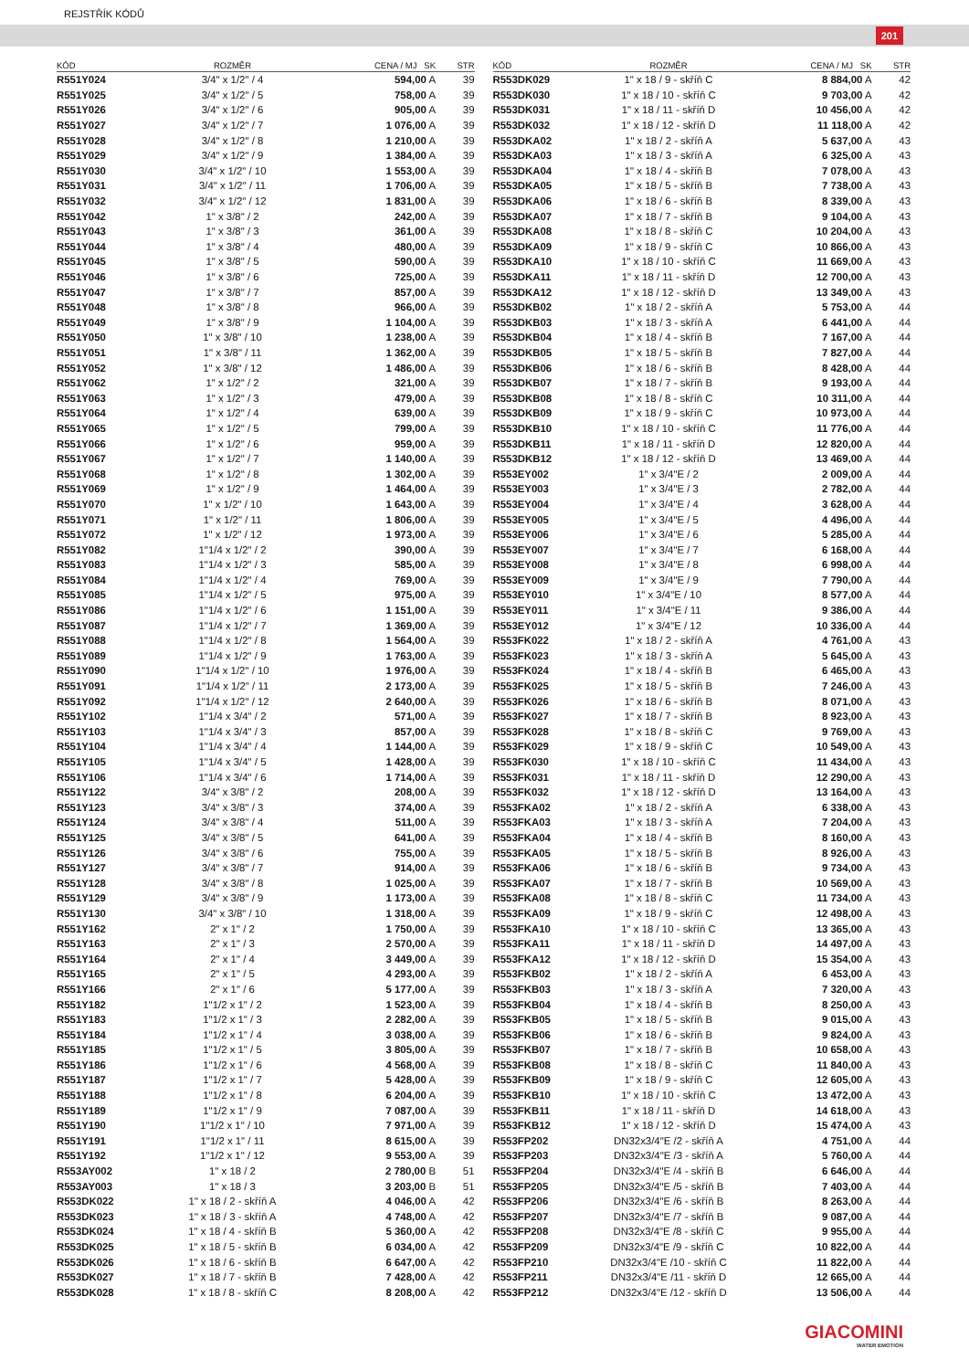REJSTŘÍK KÓDŮ
201
| KÓD | ROZMĚR | CENA / MJ SK | STR |
| --- | --- | --- | --- |
| R551Y024 | 3/4" x 1/2" / 4 | 594,00 A | 39 |
| R551Y025 | 3/4" x 1/2" / 5 | 758,00 A | 39 |
| R551Y026 | 3/4" x 1/2" / 6 | 905,00 A | 39 |
| R551Y027 | 3/4" x 1/2" / 7 | 1 076,00 A | 39 |
| R551Y028 | 3/4" x 1/2" / 8 | 1 210,00 A | 39 |
| R551Y029 | 3/4" x 1/2" / 9 | 1 384,00 A | 39 |
| R551Y030 | 3/4" x 1/2" / 10 | 1 553,00 A | 39 |
| R551Y031 | 3/4" x 1/2" / 11 | 1 706,00 A | 39 |
| R551Y032 | 3/4" x 1/2" / 12 | 1 831,00 A | 39 |
| R551Y042 | 1" x 3/8" / 2 | 242,00 A | 39 |
| R551Y043 | 1" x 3/8" / 3 | 361,00 A | 39 |
| R551Y044 | 1" x 3/8" / 4 | 480,00 A | 39 |
| R551Y045 | 1" x 3/8" / 5 | 590,00 A | 39 |
| R551Y046 | 1" x 3/8" / 6 | 725,00 A | 39 |
| R551Y047 | 1" x 3/8" / 7 | 857,00 A | 39 |
| R551Y048 | 1" x 3/8" / 8 | 966,00 A | 39 |
| R551Y049 | 1" x 3/8" / 9 | 1 104,00 A | 39 |
| R551Y050 | 1" x 3/8" / 10 | 1 238,00 A | 39 |
| R551Y051 | 1" x 3/8" / 11 | 1 362,00 A | 39 |
| R551Y052 | 1" x 3/8" / 12 | 1 486,00 A | 39 |
| R551Y062 | 1" x 1/2" / 2 | 321,00 A | 39 |
| R551Y063 | 1" x 1/2" / 3 | 479,00 A | 39 |
| R551Y064 | 1" x 1/2" / 4 | 639,00 A | 39 |
| R551Y065 | 1" x 1/2" / 5 | 799,00 A | 39 |
| R551Y066 | 1" x 1/2" / 6 | 959,00 A | 39 |
| R551Y067 | 1" x 1/2" / 7 | 1 140,00 A | 39 |
| R551Y068 | 1" x 1/2" / 8 | 1 302,00 A | 39 |
| R551Y069 | 1" x 1/2" / 9 | 1 464,00 A | 39 |
| R551Y070 | 1" x 1/2" / 10 | 1 643,00 A | 39 |
| R551Y071 | 1" x 1/2" / 11 | 1 806,00 A | 39 |
| R551Y072 | 1" x 1/2" / 12 | 1 973,00 A | 39 |
| R551Y082 | 1"1/4 x 1/2" / 2 | 390,00 A | 39 |
| R551Y083 | 1"1/4 x 1/2" / 3 | 585,00 A | 39 |
| R551Y084 | 1"1/4 x 1/2" / 4 | 769,00 A | 39 |
| R551Y085 | 1"1/4 x 1/2" / 5 | 975,00 A | 39 |
| R551Y086 | 1"1/4 x 1/2" / 6 | 1 151,00 A | 39 |
| R551Y087 | 1"1/4 x 1/2" / 7 | 1 369,00 A | 39 |
| R551Y088 | 1"1/4 x 1/2" / 8 | 1 564,00 A | 39 |
| R551Y089 | 1"1/4 x 1/2" / 9 | 1 763,00 A | 39 |
| R551Y090 | 1"1/4 x 1/2" / 10 | 1 976,00 A | 39 |
| R551Y091 | 1"1/4 x 1/2" / 11 | 2 173,00 A | 39 |
| R551Y092 | 1"1/4 x 1/2" / 12 | 2 640,00 A | 39 |
| R551Y102 | 1"1/4 x 3/4" / 2 | 571,00 A | 39 |
| R551Y103 | 1"1/4 x 3/4" / 3 | 857,00 A | 39 |
| R551Y104 | 1"1/4 x 3/4" / 4 | 1 144,00 A | 39 |
| R551Y105 | 1"1/4 x 3/4" / 5 | 1 428,00 A | 39 |
| R551Y106 | 1"1/4 x 3/4" / 6 | 1 714,00 A | 39 |
| R551Y122 | 3/4" x 3/8" / 2 | 208,00 A | 39 |
| R551Y123 | 3/4" x 3/8" / 3 | 374,00 A | 39 |
| R551Y124 | 3/4" x 3/8" / 4 | 511,00 A | 39 |
| R551Y125 | 3/4" x 3/8" / 5 | 641,00 A | 39 |
| R551Y126 | 3/4" x 3/8" / 6 | 755,00 A | 39 |
| R551Y127 | 3/4" x 3/8" / 7 | 914,00 A | 39 |
| R551Y128 | 3/4" x 3/8" / 8 | 1 025,00 A | 39 |
| R551Y129 | 3/4" x 3/8" / 9 | 1 173,00 A | 39 |
| R551Y130 | 3/4" x 3/8" / 10 | 1 318,00 A | 39 |
| R551Y162 | 2" x 1" / 2 | 1 750,00 A | 39 |
| R551Y163 | 2" x 1" / 3 | 2 570,00 A | 39 |
| R551Y164 | 2" x 1" / 4 | 3 449,00 A | 39 |
| R551Y165 | 2" x 1" / 5 | 4 293,00 A | 39 |
| R551Y166 | 2" x 1" / 6 | 5 177,00 A | 39 |
| R551Y182 | 1"1/2 x 1" / 2 | 1 523,00 A | 39 |
| R551Y183 | 1"1/2 x 1" / 3 | 2 282,00 A | 39 |
| R551Y184 | 1"1/2 x 1" / 4 | 3 038,00 A | 39 |
| R551Y185 | 1"1/2 x 1" / 5 | 3 805,00 A | 39 |
| R551Y186 | 1"1/2 x 1" / 6 | 4 568,00 A | 39 |
| R551Y187 | 1"1/2 x 1" / 7 | 5 428,00 A | 39 |
| R551Y188 | 1"1/2 x 1" / 8 | 6 204,00 A | 39 |
| R551Y189 | 1"1/2 x 1" / 9 | 7 087,00 A | 39 |
| R551Y190 | 1"1/2 x 1" / 10 | 7 971,00 A | 39 |
| R551Y191 | 1"1/2 x 1" / 11 | 8 615,00 A | 39 |
| R551Y192 | 1"1/2 x 1" / 12 | 9 553,00 A | 39 |
| R553AY002 | 1" x 18 / 2 | 2 780,00 B | 51 |
| R553AY003 | 1" x 18 / 3 | 3 203,00 B | 51 |
| R553DK022 | 1" x 18 / 2 - skříň A | 4 046,00 A | 42 |
| R553DK023 | 1" x 18 / 3 - skříň A | 4 748,00 A | 42 |
| R553DK024 | 1" x 18 / 4 - skříň B | 5 360,00 A | 42 |
| R553DK025 | 1" x 18 / 5 - skříň B | 6 034,00 A | 42 |
| R553DK026 | 1" x 18 / 6 - skříň B | 6 647,00 A | 42 |
| R553DK027 | 1" x 18 / 7 - skříň B | 7 428,00 A | 42 |
| R553DK028 | 1" x 18 / 8 - skříň C | 8 208,00 A | 42 |
| KÓD | ROZMĚR | CENA / MJ SK | STR |
| --- | --- | --- | --- |
| R553DK029 | 1" x 18 / 9 - skříň C | 8 884,00 A | 42 |
| R553DK030 | 1" x 18 / 10 - skříň C | 9 703,00 A | 42 |
| R553DK031 | 1" x 18 / 11 - skříň D | 10 456,00 A | 42 |
| R553DK032 | 1" x 18 / 12 - skříň D | 11 118,00 A | 42 |
| R553DKA02 | 1" x 18 / 2 - skříň A | 5 637,00 A | 43 |
| R553DKA03 | 1" x 18 / 3 - skříň A | 6 325,00 A | 43 |
| R553DKA04 | 1" x 18 / 4 - skříň B | 7 078,00 A | 43 |
| R553DKA05 | 1" x 18 / 5 - skříň B | 7 738,00 A | 43 |
| R553DKA06 | 1" x 18 / 6 - skříň B | 8 339,00 A | 43 |
| R553DKA07 | 1" x 18 / 7 - skříň B | 9 104,00 A | 43 |
| R553DKA08 | 1" x 18 / 8 - skříň C | 10 204,00 A | 43 |
| R553DKA09 | 1" x 18 / 9 - skříň C | 10 866,00 A | 43 |
| R553DKA10 | 1" x 18 / 10 - skříň C | 11 669,00 A | 43 |
| R553DKA11 | 1" x 18 / 11 - skříň D | 12 700,00 A | 43 |
| R553DKA12 | 1" x 18 / 12 - skříň D | 13 349,00 A | 43 |
| R553DKB02 | 1" x 18 / 2 - skříň A | 5 753,00 A | 44 |
| R553DKB03 | 1" x 18 / 3 - skříň A | 6 441,00 A | 44 |
| R553DKB04 | 1" x 18 / 4 - skříň B | 7 167,00 A | 44 |
| R553DKB05 | 1" x 18 / 5 - skříň B | 7 827,00 A | 44 |
| R553DKB06 | 1" x 18 / 6 - skříň B | 8 428,00 A | 44 |
| R553DKB07 | 1" x 18 / 7 - skříň B | 9 193,00 A | 44 |
| R553DKB08 | 1" x 18 / 8 - skříň C | 10 311,00 A | 44 |
| R553DKB09 | 1" x 18 / 9 - skříň C | 10 973,00 A | 44 |
| R553DKB10 | 1" x 18 / 10 - skříň C | 11 776,00 A | 44 |
| R553DKB11 | 1" x 18 / 11 - skříň D | 12 820,00 A | 44 |
| R553DKB12 | 1" x 18 / 12 - skříň D | 13 469,00 A | 44 |
| R553EY002 | 1" x 3/4"E / 2 | 2 009,00 A | 44 |
| R553EY003 | 1" x 3/4"E / 3 | 2 782,00 A | 44 |
| R553EY004 | 1" x 3/4"E / 4 | 3 628,00 A | 44 |
| R553EY005 | 1" x 3/4"E / 5 | 4 496,00 A | 44 |
| R553EY006 | 1" x 3/4"E / 6 | 5 285,00 A | 44 |
| R553EY007 | 1" x 3/4"E / 7 | 6 168,00 A | 44 |
| R553EY008 | 1" x 3/4"E / 8 | 6 998,00 A | 44 |
| R553EY009 | 1" x 3/4"E / 9 | 7 790,00 A | 44 |
| R553EY010 | 1" x 3/4"E / 10 | 8 577,00 A | 44 |
| R553EY011 | 1" x 3/4"E / 11 | 9 386,00 A | 44 |
| R553EY012 | 1" x 3/4"E / 12 | 10 336,00 A | 44 |
| R553FK022 | 1" x 18 / 2 - skříň A | 4 761,00 A | 43 |
| R553FK023 | 1" x 18 / 3 - skříň A | 5 645,00 A | 43 |
| R553FK024 | 1" x 18 / 4 - skříň B | 6 465,00 A | 43 |
| R553FK025 | 1" x 18 / 5 - skříň B | 7 246,00 A | 43 |
| R553FK026 | 1" x 18 / 6 - skříň B | 8 071,00 A | 43 |
| R553FK027 | 1" x 18 / 7 - skříň B | 8 923,00 A | 43 |
| R553FK028 | 1" x 18 / 8 - skříň C | 9 769,00 A | 43 |
| R553FK029 | 1" x 18 / 9 - skříň C | 10 549,00 A | 43 |
| R553FK030 | 1" x 18 / 10 - skříň C | 11 434,00 A | 43 |
| R553FK031 | 1" x 18 / 11 - skříň D | 12 290,00 A | 43 |
| R553FK032 | 1" x 18 / 12 - skříň D | 13 164,00 A | 43 |
| R553FKA02 | 1" x 18 / 2 - skříň A | 6 338,00 A | 43 |
| R553FKA03 | 1" x 18 / 3 - skříň A | 7 204,00 A | 43 |
| R553FKA04 | 1" x 18 / 4 - skříň B | 8 160,00 A | 43 |
| R553FKA05 | 1" x 18 / 5 - skříň B | 8 926,00 A | 43 |
| R553FKA06 | 1" x 18 / 6 - skříň B | 9 734,00 A | 43 |
| R553FKA07 | 1" x 18 / 7 - skříň B | 10 569,00 A | 43 |
| R553FKA08 | 1" x 18 / 8 - skříň C | 11 734,00 A | 43 |
| R553FKA09 | 1" x 18 / 9 - skříň C | 12 498,00 A | 43 |
| R553FKA10 | 1" x 18 / 10 - skříň C | 13 365,00 A | 43 |
| R553FKA11 | 1" x 18 / 11 - skříň D | 14 497,00 A | 43 |
| R553FKA12 | 1" x 18 / 12 - skříň D | 15 354,00 A | 43 |
| R553FKB02 | 1" x 18 / 2 - skříň A | 6 453,00 A | 43 |
| R553FKB03 | 1" x 18 / 3 - skříň A | 7 320,00 A | 43 |
| R553FKB04 | 1" x 18 / 4 - skříň B | 8 250,00 A | 43 |
| R553FKB05 | 1" x 18 / 5 - skříň B | 9 015,00 A | 43 |
| R553FKB06 | 1" x 18 / 6 - skříň B | 9 824,00 A | 43 |
| R553FKB07 | 1" x 18 / 7 - skříň B | 10 658,00 A | 43 |
| R553FKB08 | 1" x 18 / 8 - skříň C | 11 840,00 A | 43 |
| R553FKB09 | 1" x 18 / 9 - skříň C | 12 605,00 A | 43 |
| R553FKB10 | 1" x 18 / 10 - skříň C | 13 472,00 A | 43 |
| R553FKB11 | 1" x 18 / 11 - skříň D | 14 618,00 A | 43 |
| R553FKB12 | 1" x 18 / 12 - skříň D | 15 474,00 A | 43 |
| R553FP202 | DN32x3/4"E /2 - skříň A | 4 751,00 A | 44 |
| R553FP203 | DN32x3/4"E /3 - skříň A | 5 760,00 A | 44 |
| R553FP204 | DN32x3/4"E /4 - skříň B | 6 646,00 A | 44 |
| R553FP205 | DN32x3/4"E /5 - skříň B | 7 403,00 A | 44 |
| R553FP206 | DN32x3/4"E /6 - skříň B | 8 263,00 A | 44 |
| R553FP207 | DN32x3/4"E /7 - skříň B | 9 087,00 A | 44 |
| R553FP208 | DN32x3/4"E /8 - skříň C | 9 955,00 A | 44 |
| R553FP209 | DN32x3/4"E /9 - skříň C | 10 822,00 A | 44 |
| R553FP210 | DN32x3/4"E /10 - skříň C | 11 822,00 A | 44 |
| R553FP211 | DN32x3/4"E /11 - skříň D | 12 665,00 A | 44 |
| R553FP212 | DN32x3/4"E /12 - skříň D | 13 506,00 A | 44 |
GIACOMINI
WATER EMOTION